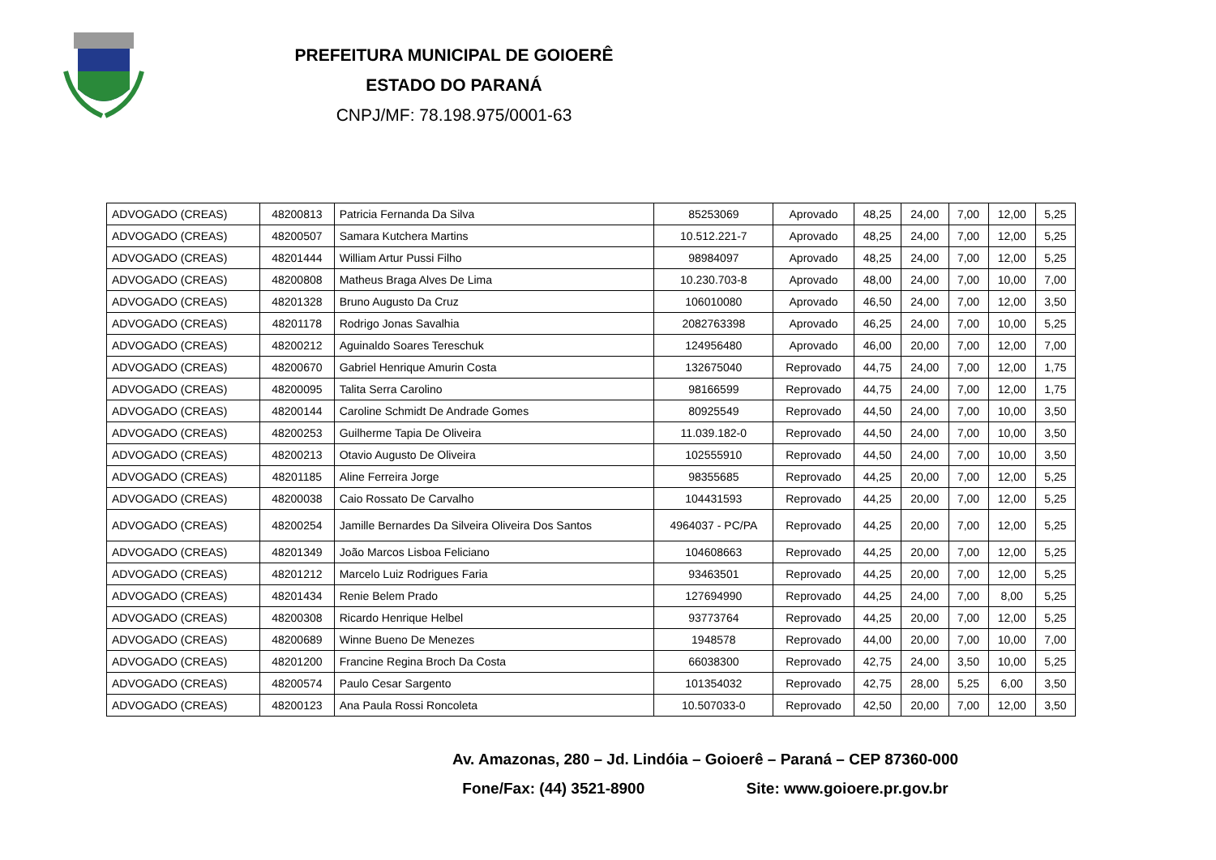PREFEITURA MUNICIPAL DE GOIOERÊ
ESTADO DO PARANÁ
CNPJ/MF: 78.198.975/0001-63
| ADVOGADO (CREAS) | 48200813 | Patricia Fernanda Da Silva | 85253069 | Aprovado | 48,25 | 24,00 | 7,00 | 12,00 | 5,25 |
| ADVOGADO (CREAS) | 48200507 | Samara Kutchera Martins | 10.512.221-7 | Aprovado | 48,25 | 24,00 | 7,00 | 12,00 | 5,25 |
| ADVOGADO (CREAS) | 48201444 | William Artur Pussi Filho | 98984097 | Aprovado | 48,25 | 24,00 | 7,00 | 12,00 | 5,25 |
| ADVOGADO (CREAS) | 48200808 | Matheus Braga Alves De Lima | 10.230.703-8 | Aprovado | 48,00 | 24,00 | 7,00 | 10,00 | 7,00 |
| ADVOGADO (CREAS) | 48201328 | Bruno Augusto Da Cruz | 106010080 | Aprovado | 46,50 | 24,00 | 7,00 | 12,00 | 3,50 |
| ADVOGADO (CREAS) | 48201178 | Rodrigo Jonas Savalhia | 2082763398 | Aprovado | 46,25 | 24,00 | 7,00 | 10,00 | 5,25 |
| ADVOGADO (CREAS) | 48200212 | Aguinaldo Soares Tereschuk | 124956480 | Aprovado | 46,00 | 20,00 | 7,00 | 12,00 | 7,00 |
| ADVOGADO (CREAS) | 48200670 | Gabriel Henrique Amurin Costa | 132675040 | Reprovado | 44,75 | 24,00 | 7,00 | 12,00 | 1,75 |
| ADVOGADO (CREAS) | 48200095 | Talita Serra Carolino | 98166599 | Reprovado | 44,75 | 24,00 | 7,00 | 12,00 | 1,75 |
| ADVOGADO (CREAS) | 48200144 | Caroline Schmidt De Andrade Gomes | 80925549 | Reprovado | 44,50 | 24,00 | 7,00 | 10,00 | 3,50 |
| ADVOGADO (CREAS) | 48200253 | Guilherme Tapia De Oliveira | 11.039.182-0 | Reprovado | 44,50 | 24,00 | 7,00 | 10,00 | 3,50 |
| ADVOGADO (CREAS) | 48200213 | Otavio Augusto De Oliveira | 102555910 | Reprovado | 44,50 | 24,00 | 7,00 | 10,00 | 3,50 |
| ADVOGADO (CREAS) | 48201185 | Aline Ferreira Jorge | 98355685 | Reprovado | 44,25 | 20,00 | 7,00 | 12,00 | 5,25 |
| ADVOGADO (CREAS) | 48200038 | Caio Rossato De Carvalho | 104431593 | Reprovado | 44,25 | 20,00 | 7,00 | 12,00 | 5,25 |
| ADVOGADO (CREAS) | 48200254 | Jamille Bernardes Da Silveira Oliveira Dos Santos | 4964037 - PC/PA | Reprovado | 44,25 | 20,00 | 7,00 | 12,00 | 5,25 |
| ADVOGADO (CREAS) | 48201349 | João Marcos Lisboa Feliciano | 104608663 | Reprovado | 44,25 | 20,00 | 7,00 | 12,00 | 5,25 |
| ADVOGADO (CREAS) | 48201212 | Marcelo Luiz Rodrigues Faria | 93463501 | Reprovado | 44,25 | 20,00 | 7,00 | 12,00 | 5,25 |
| ADVOGADO (CREAS) | 48201434 | Renie Belem Prado | 127694990 | Reprovado | 44,25 | 24,00 | 7,00 | 8,00 | 5,25 |
| ADVOGADO (CREAS) | 48200308 | Ricardo Henrique Helbel | 93773764 | Reprovado | 44,25 | 20,00 | 7,00 | 12,00 | 5,25 |
| ADVOGADO (CREAS) | 48200689 | Winne Bueno De Menezes | 1948578 | Reprovado | 44,00 | 20,00 | 7,00 | 10,00 | 7,00 |
| ADVOGADO (CREAS) | 48201200 | Francine Regina Broch Da Costa | 66038300 | Reprovado | 42,75 | 24,00 | 3,50 | 10,00 | 5,25 |
| ADVOGADO (CREAS) | 48200574 | Paulo Cesar Sargento | 101354032 | Reprovado | 42,75 | 28,00 | 5,25 | 6,00 | 3,50 |
| ADVOGADO (CREAS) | 48200123 | Ana Paula Rossi Roncoleta | 10.507033-0 | Reprovado | 42,50 | 20,00 | 7,00 | 12,00 | 3,50 |
Av. Amazonas, 280 – Jd. Lindóia – Goioerê – Paraná – CEP 87360-000
Fone/Fax: (44) 3521-8900 Site: www.goioere.pr.gov.br